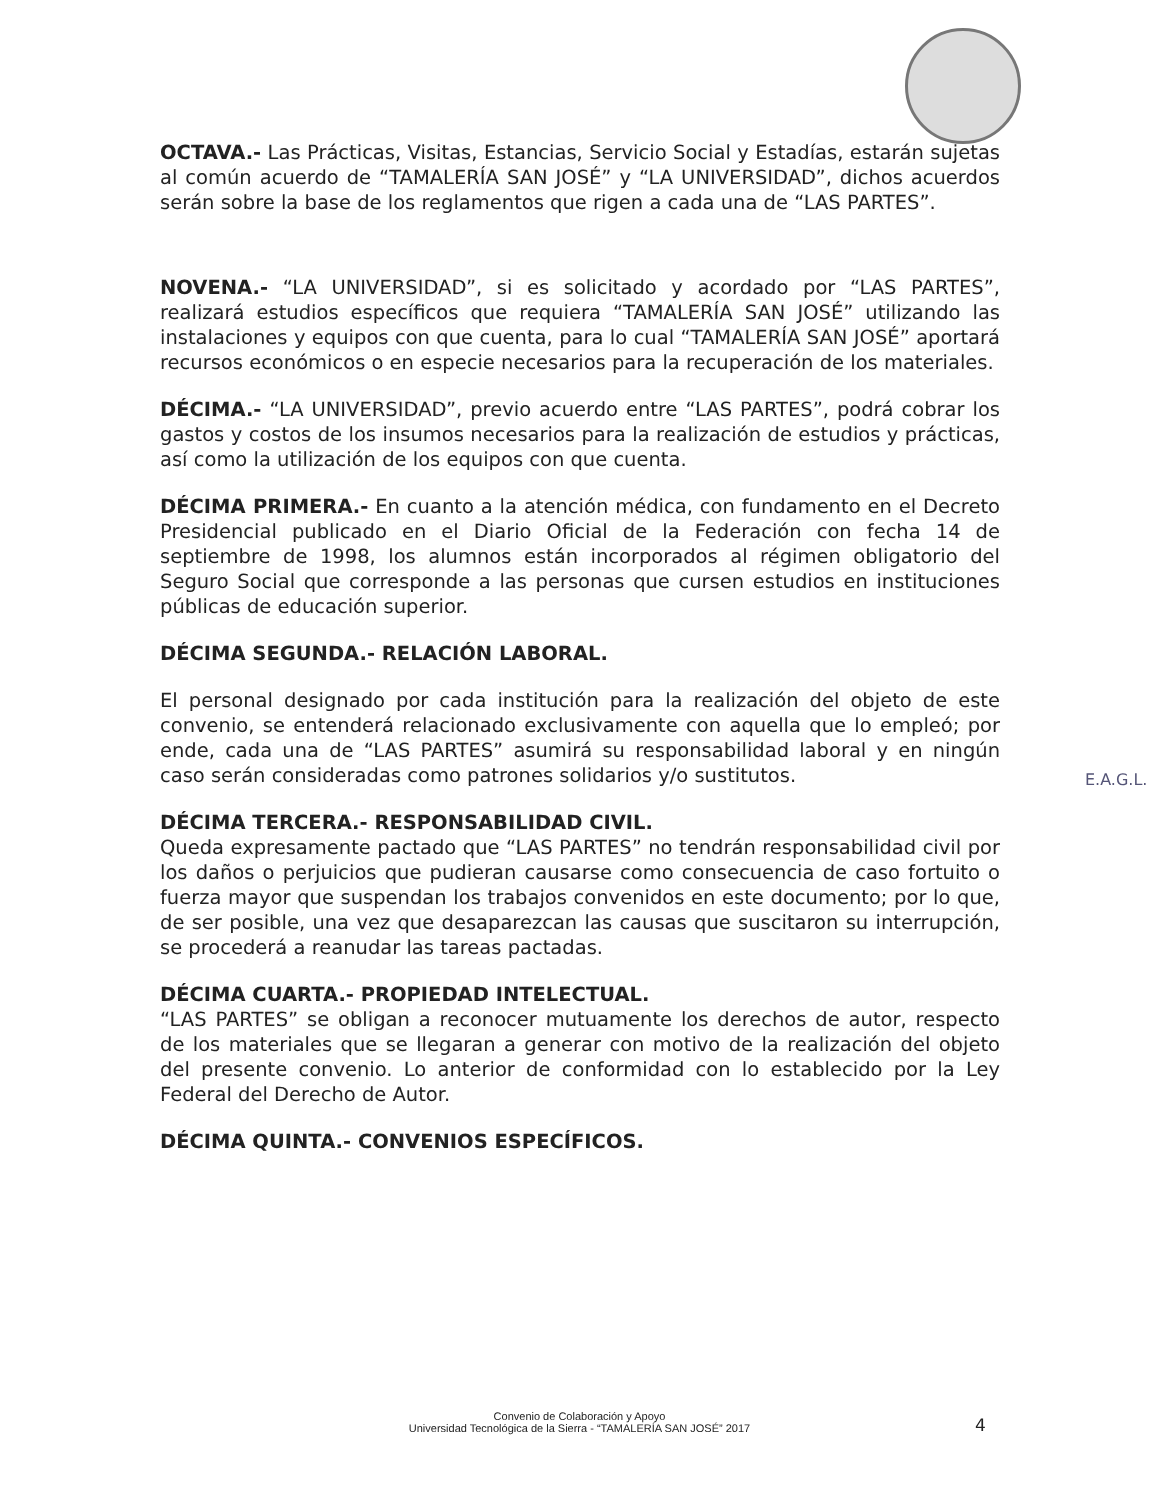OCTAVA.- Las Prácticas, Visitas, Estancias, Servicio Social y Estadías, estarán sujetas al común acuerdo de “TAMALERÍA SAN JOSÉ” y “LA UNIVERSIDAD”, dichos acuerdos serán sobre la base de los reglamentos que rigen a cada una de “LAS PARTES”.
NOVENA.- “LA UNIVERSIDAD”, si es solicitado y acordado por “LAS PARTES”, realizará estudios específicos que requiera “TAMALERÍA SAN JOSÉ” utilizando las instalaciones y equipos con que cuenta, para lo cual “TAMALERÍA SAN JOSÉ” aportará recursos económicos o en especie necesarios para la recuperación de los materiales.
DÉCIMA.- “LA UNIVERSIDAD”, previo acuerdo entre “LAS PARTES”, podrá cobrar los gastos y costos de los insumos necesarios para la realización de estudios y prácticas, así como la utilización de los equipos con que cuenta.
DÉCIMA PRIMERA.- En cuanto a la atención médica, con fundamento en el Decreto Presidencial publicado en el Diario Oficial de la Federación con fecha 14 de septiembre de 1998, los alumnos están incorporados al régimen obligatorio del Seguro Social que corresponde a las personas que cursen estudios en instituciones públicas de educación superior.
DÉCIMA SEGUNDA.- RELACIÓN LABORAL.
El personal designado por cada institución para la realización del objeto de este convenio, se entenderá relacionado exclusivamente con aquella que lo empleó; por ende, cada una de “LAS PARTES” asumirá su responsabilidad laboral y en ningún caso serán consideradas como patrones solidarios y/o sustitutos.
DÉCIMA TERCERA.- RESPONSABILIDAD CIVIL.
Queda expresamente pactado que “LAS PARTES” no tendrán responsabilidad civil por los daños o perjuicios que pudieran causarse como consecuencia de caso fortuito o fuerza mayor que suspendan los trabajos convenidos en este documento; por lo que, de ser posible, una vez que desaparezcan las causas que suscitaron su interrupción, se procederá a reanudar las tareas pactadas.
DÉCIMA CUARTA.- PROPIEDAD INTELECTUAL.
“LAS PARTES” se obligan a reconocer mutuamente los derechos de autor, respecto de los materiales que se llegaran a generar con motivo de la realización del objeto del presente convenio. Lo anterior de conformidad con lo establecido por la Ley Federal del Derecho de Autor.
DÉCIMA QUINTA.- CONVENIOS ESPECÍFICOS.
E.A.G.L.
Convenio de Colaboración y Apoyo
Universidad Tecnológica de la Sierra - “TAMALERÍA SAN JOSÉ” 2017
4